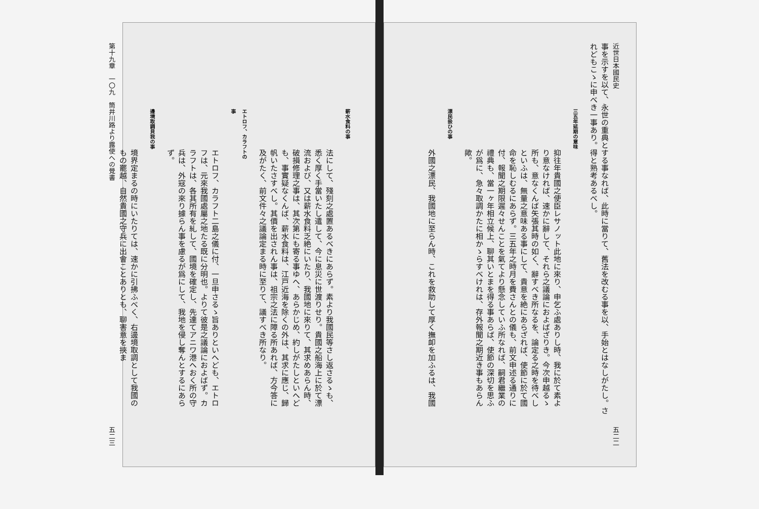薪水食料の事
法にして、殘刻之處置あるべきにあらず。素より我國民等さし返さるゝも、悉く厚く手當いたし遣して、今に息災に世渡りせり。貴國之船海上に於て漂流および、又は薪水食料乏絶にいたり、我國地に來りて、其求めあらん時、破損修理之事は、其次第にも寄る事ゆへ、あらかじめ、約しがたしといへども、事實疑なくんば、薪水食料は、江戸近海を除くの外は、其求に應じ、歸帆いたさすべし。其價を出されん事は、祖宗之法に障る所あれば、方今答に及がたく、前文件々之議論定まる時に至りて、議すべき所なり。
エトロフ、カラフトの事
エトロフ、カラフト二島之儀に付、一旦申さるゝ旨ありといへども、エトロフは、元來我國處屬之地たる既に分明也。よりて彼是之議論におよばず。カラフトは、各其所有を糺して、國境を確定し、先達てアニワ港へおく所の守兵は、外寇の來り據らん事を慮るが爲にして、我地を侵し奪んとするにあらず。
邊境取調貝我の事
境界定まるの時にいたりては、速かに引拂ふべく、右邊境取調として我國のもの罷越、自然貴國之守兵に出會ことありとも、聊害意を挾ま
第十九章　一〇九　筒井川路より露使への覺書 五二三
近世日本國民史 五二二
事を示すを以て、永世の重典とする事なれば、此時に當りて、舊法を改むる事を以、手始とはなしがたし。されどもこゝに申べき一事あり。得と熟考あるべし。
三五年延期の意味
抑往年貴國之使臣レサノット此地に來り、申乞ふ處ありし時、我に於て素より意なければ、速かに辭して、それら之議論におよばざりき。今次申越るゝ所も、意なくんば矢張其時の如く、辭すべき所なるを、論定る之時を待べしといふは、無量之意味ある事にして、貴意を絶にあらざれば、使節に於て國命を恥しむるにあらず。三五年之時月を費さんとの儀も、前文申述る通りに付、報聞之期限遲々せんことを氣てより懸念していふ所なれば、嗣君繼業の禮典も、當一ヶ年相立候上、聊其いとまを得る事あらば、使節の深切を思ふが爲に、急々取調かたに相かゝらすべけれは、存外報聞之期近き事もあらん歟。
漂民扱ひの事
外國之漂民、我國地に至らん時、これを救助して厚く撫卹を加ふるは、我國